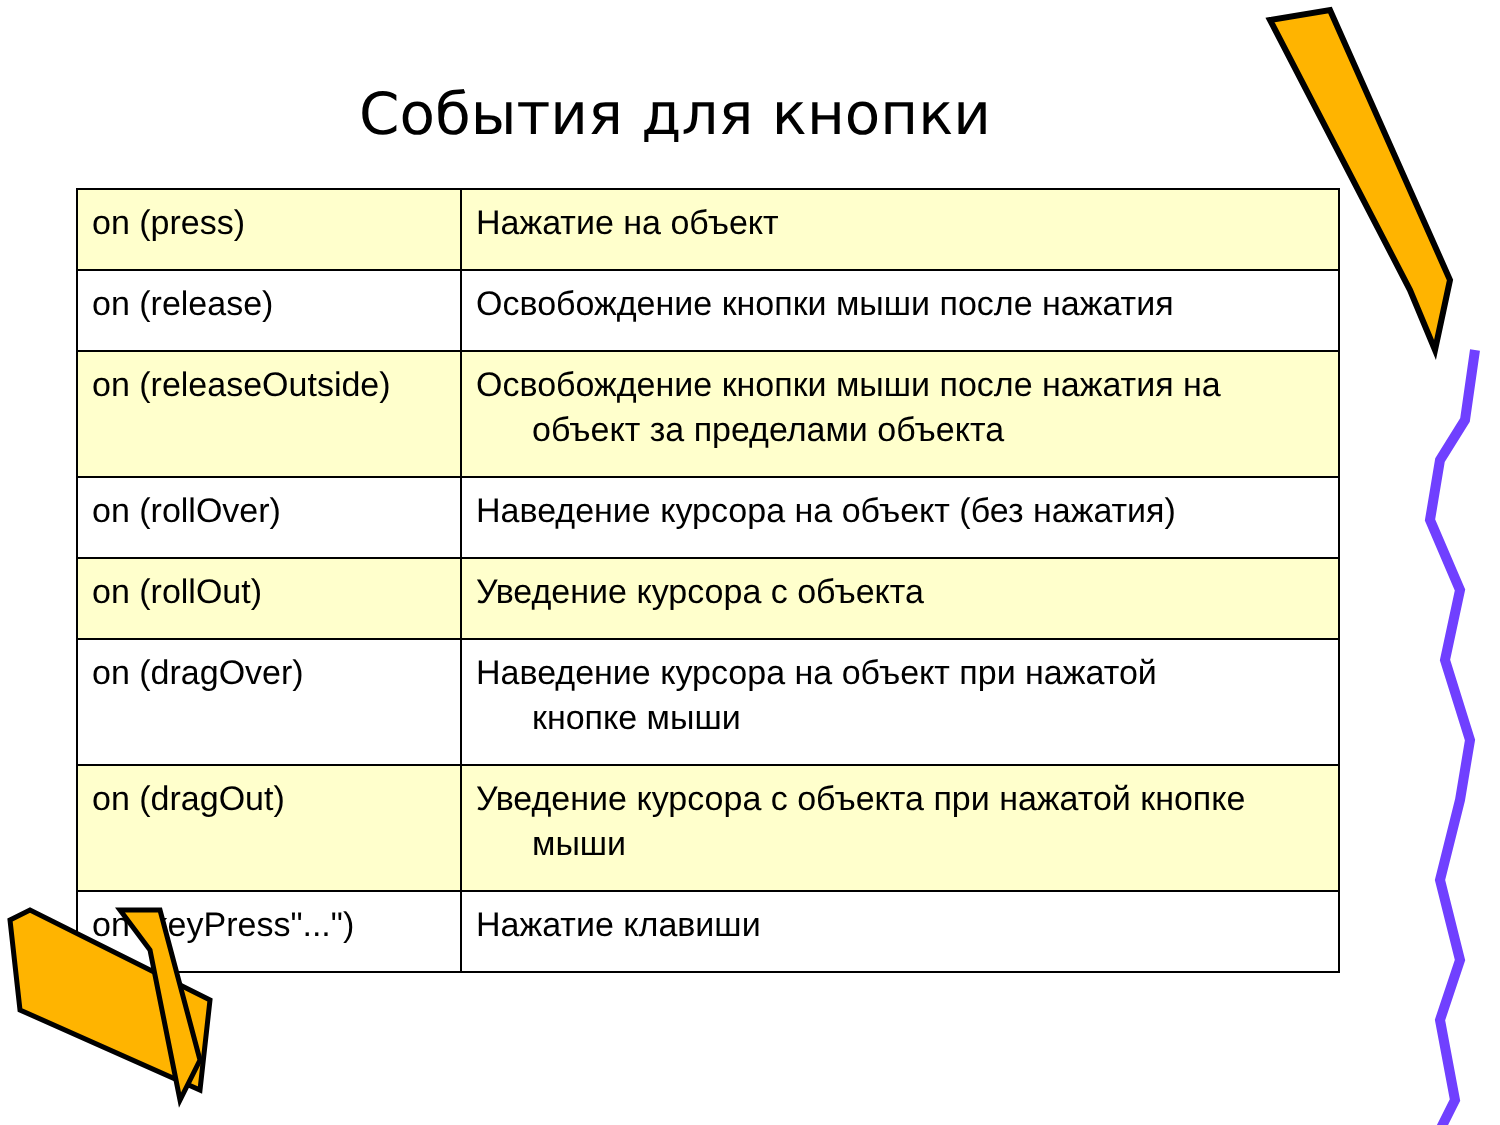События для кнопки
| on (press) | Нажатие на объект |
| on (release) | Освобождение кнопки мыши после нажатия |
| on (releaseOutside) | Освобождение кнопки мыши после нажатия на объект за пределами объекта |
| on (rollOver) | Наведение курсора на объект (без нажатия) |
| on (rollOut) | Уведение курсора с объекта |
| on (dragOver) | Наведение курсора на объект при нажатой кнопке мыши |
| on (dragOut) | Уведение курсора с объекта при нажатой кнопке мыши |
| on (keyPress"...") | Нажатие клавиши |